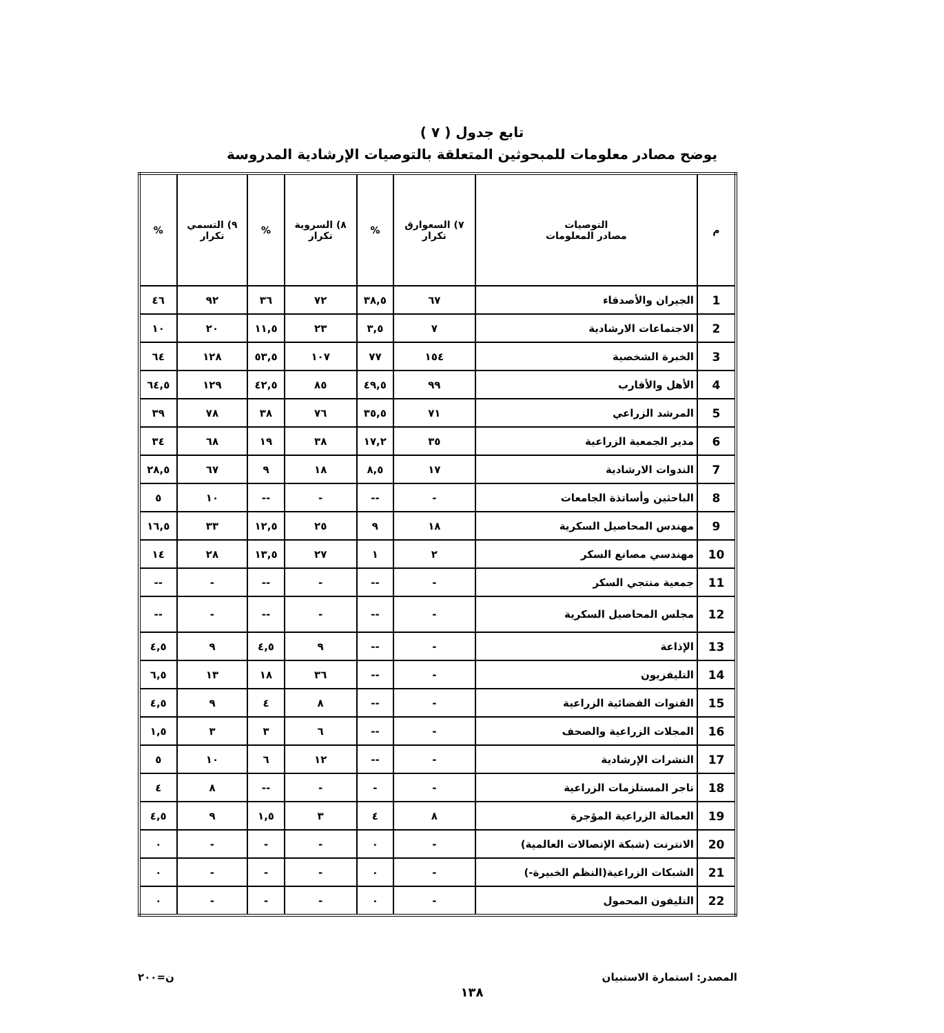تابع جدول ( ٧ )
يوضح مصادر معلومات للمبحوثين المتعلقة بالتوصيات الإرشادية المدروسة
| م | التوصيات مصادر المعلومات | ٧) السعوارق تكرار | % | ٨) السروية تكرار | % | ٩) التسمي تكرار | % |
| --- | --- | --- | --- | --- | --- | --- | --- |
| 1 | الجيران والأصدقاء | ٦٧ | ٣٨,٥ | ٧٢ | ٣٦ | ٩٢ | ٤٦ |
| 2 | الاجتماعات الارشادية | ٧ | ٣,٥ | ٢٣ | ١١,٥ | ٢٠ | ١٠ |
| 3 | الخبرة الشخصية | ١٥٤ | ٧٧ | ١٠٧ | ٥٣,٥ | ١٢٨ | ٦٤ |
| 4 | الأهل والأقارب | ٩٩ | ٤٩,٥ | ٨٥ | ٤٢,٥ | ١٢٩ | ٦٤,٥ |
| 5 | المرشد الزراعي | ٧١ | ٣٥,٥ | ٧٦ | ٣٨ | ٧٨ | ٣٩ |
| 6 | مدير الجمعية الزراعية | ٣٥ | ١٧,٢ | ٣٨ | ١٩ | ٦٨ | ٣٤ |
| 7 | الندوات الارشادية | ١٧ | ٨,٥ | ١٨ | ٩ | ٦٧ | ٢٨,٥ |
| 8 | الباحثين وأساتذة الجامعات | - | -- | - | -- | ١٠ | ٥ |
| 9 | مهندس المحاصيل السكرية | ١٨ | ٩ | ٢٥ | ١٢,٥ | ٣٣ | ١٦,٥ |
| 10 | مهندسي مصانع السكر | ٢ | ١ | ٢٧ | ١٣,٥ | ٢٨ | ١٤ |
| 11 | جمعية منتجي السكر | - | -- | - | -- | - | -- |
| 12 | مجلس المحاصيل السكرية | - | -- | - | -- | - | -- |
| 13 | الإذاعة | - | -- | ٩ | ٤,٥ | ٩ | ٤,٥ |
| 14 | التليفزيون | - | -- | ٣٦ | ١٨ | ١٣ | ٦,٥ |
| 15 | القنوات الفضائية الزراعية | - | -- | ٨ | ٤ | ٩ | ٤,٥ |
| 16 | المجلات الزراعية والصحف | - | -- | ٦ | ٣ | ٣ | ١,٥ |
| 17 | النشرات الإرشادية | - | -- | ١٢ | ٦ | ١٠ | ٥ |
| 18 | تاجر المستلزمات الزراعية | - | - | - | -- | ٨ | ٤ |
| 19 | العمالة الزراعية المؤجرة | ٨ | ٤ | ٣ | ١,٥ | ٩ | ٤,٥ |
| 20 | الانترنت (شبكة الإتصالات العالمية) | - | ٠ | - | - | - | ٠ |
| 21 | الشبكات الزراعية(النظم الخبيرة-) | - | ٠ | - | - | - | ٠ |
| 22 | التليفون المحمول | - | ٠ | - | - | - | ٠ |
المصدر: استمارة الاستبيان ن=٢٠٠
١٣٨